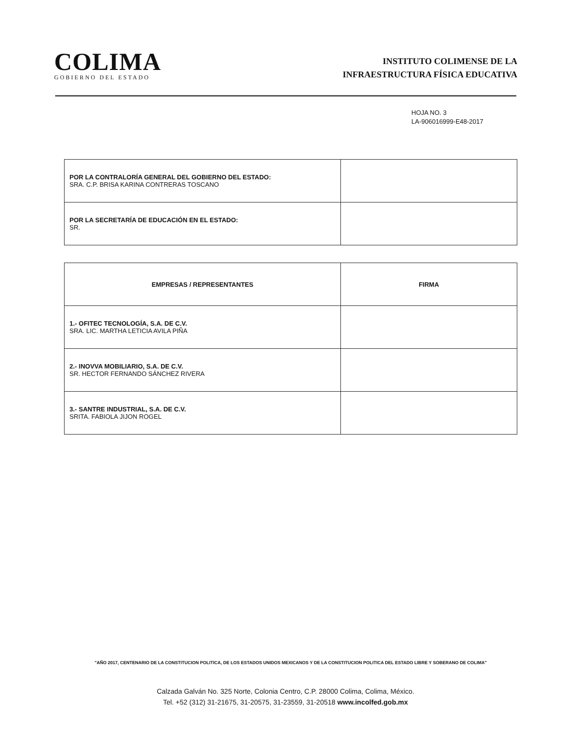COLIMA
GOBIERNO DEL ESTADO
INSTITUTO COLIMENSE DE LA
INFRAESTRUCTURA FÍSICA EDUCATIVA
HOJA NO. 3
LA-906016999-E48-2017
| POR LA CONTRALORÍA GENERAL DEL GOBIERNO DEL ESTADO: SRA. C.P. BRISA KARINA CONTRERAS TOSCANO | |
| POR LA SECRETARÍA DE EDUCACIÓN EN EL ESTADO: SR. | |
| EMPRESAS / REPRESENTANTES | FIRMA |
| --- | --- |
| 1.- OFITEC TECNOLOGÍA, S.A. DE C.V. SRA. LIC. MARTHA LETICIA AVILA PIÑA | |
| 2.- INOVVA MOBILIARIO, S.A. DE C.V. SR. HECTOR FERNANDO SÁNCHEZ RIVERA | |
| 3.- SANTRE INDUSTRIAL, S.A. DE C.V. SRITA. FABIOLA JIJON ROGEL | |
"AÑO 2017, CENTENARIO DE LA CONSTITUCION POLITICA, DE LOS ESTADOS UNIDOS MEXICANOS Y DE LA CONSTITUCION POLITICA DEL ESTADO LIBRE Y SOBERANO DE COLIMA"
Calzada Galván No. 325 Norte, Colonia Centro, C.P. 28000 Colima, Colima, México.
Tel. +52 (312) 31-21675, 31-20575, 31-23559, 31-20518 www.incolfed.gob.mx